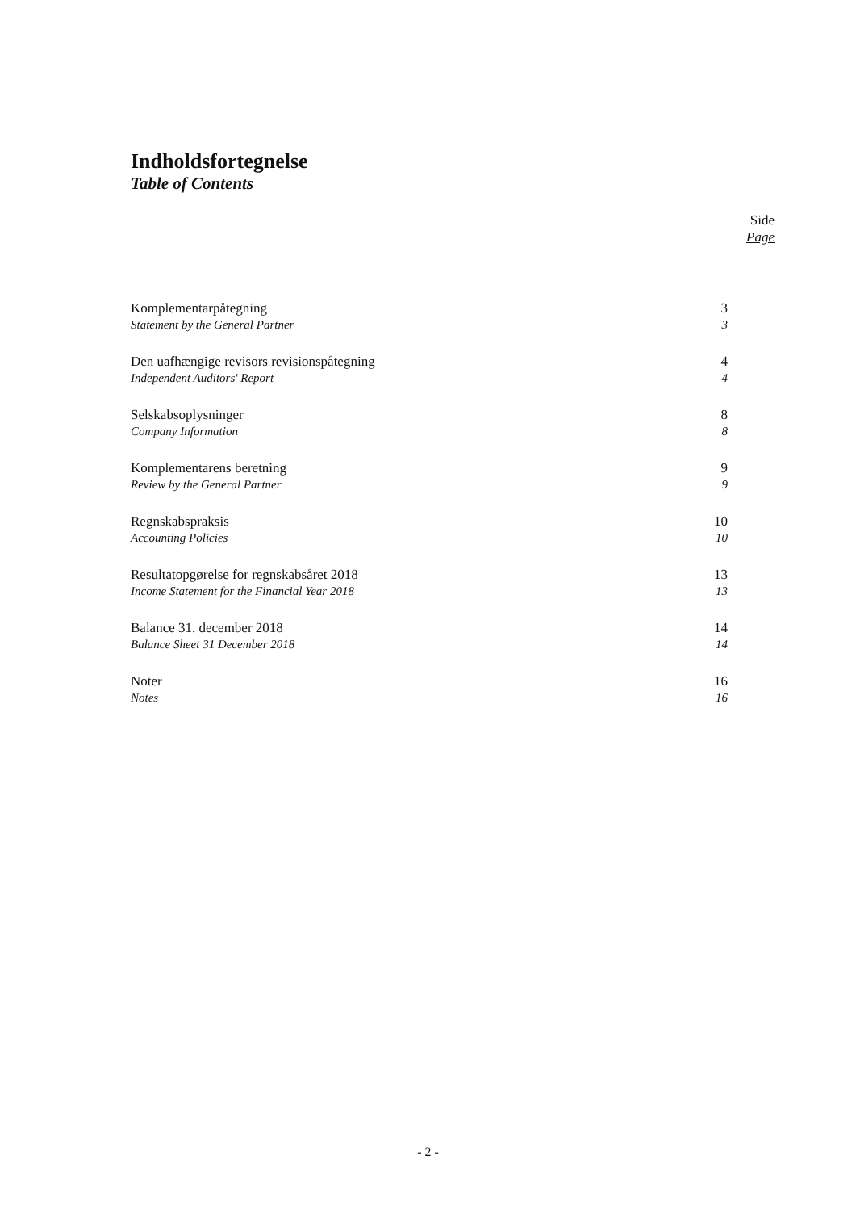Indholdsfortegnelse
Table of Contents
Side
Page
Komplementarpåtegning
Statement by the General Partner
3
3
Den uafhængige revisors revisionspåtegning
Independent Auditors' Report
4
4
Selskabsoplysninger
Company Information
8
8
Komplementarens beretning
Review by the General Partner
9
9
Regnskabspraksis
Accounting Policies
10
10
Resultatopgørelse for regnskabsåret 2018
Income Statement for the Financial Year 2018
13
13
Balance 31. december 2018
Balance Sheet 31 December 2018
14
14
Noter
Notes
16
16
- 2 -